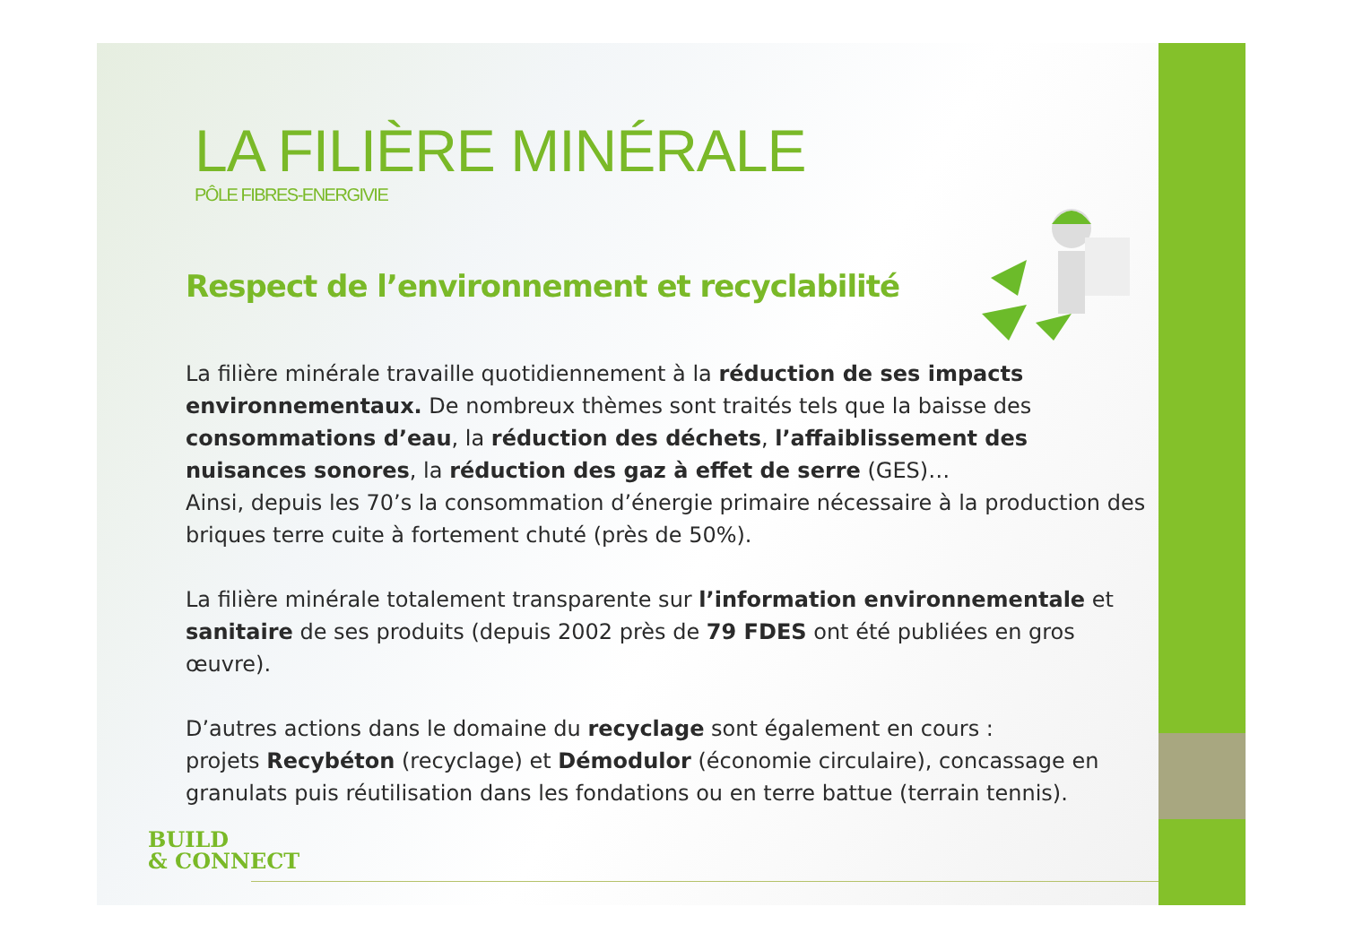LA FILIÈRE MINÉRALE
PÔLE FIBRES-ENERGIVIE
Respect de l’environnement et recyclabilité
La filière minérale travaille quotidiennement à la réduction de ses impacts environnementaux. De nombreux thèmes sont traités tels que la baisse des consommations d’eau, la réduction des déchets, l’affaiblissement des nuisances sonores, la réduction des gaz à effet de serre (GES)…
Ainsi, depuis les 70’s la consommation d’énergie primaire nécessaire à la production des briques terre cuite à fortement chuté (près de 50%).
La filière minérale totalement transparente sur l’information environnementale et sanitaire de ses produits (depuis 2002 près de 79 FDES ont été publiées en gros œuvre).
D’autres actions dans le domaine du recyclage sont également en cours :
projets Recybéton (recyclage) et Démodulor (économie circulaire), concassage en granulats puis réutilisation dans les fondations ou en terre battue (terrain tennis).
BUILD
& CONNECT